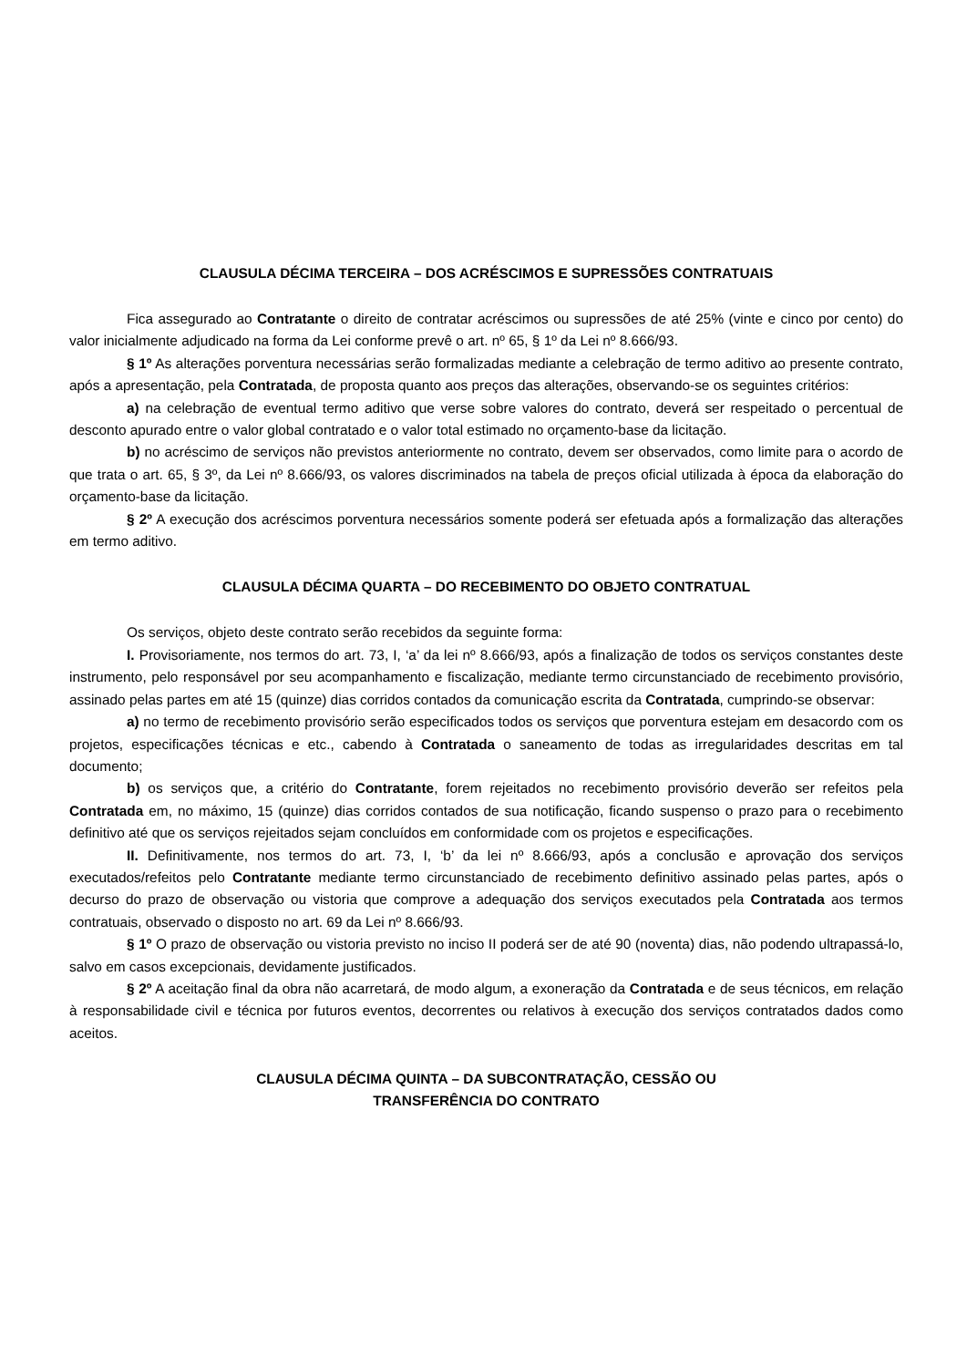CLAUSULA DÉCIMA TERCEIRA – DOS ACRÉSCIMOS E SUPRESSÕES CONTRATUAIS
Fica assegurado ao Contratante o direito de contratar acréscimos ou supressões de até 25% (vinte e cinco por cento) do valor inicialmente adjudicado na forma da Lei conforme prevê o art. nº 65, § 1º da Lei nº 8.666/93.
§ 1º As alterações porventura necessárias serão formalizadas mediante a celebração de termo aditivo ao presente contrato, após a apresentação, pela Contratada, de proposta quanto aos preços das alterações, observando-se os seguintes critérios:
a) na celebração de eventual termo aditivo que verse sobre valores do contrato, deverá ser respeitado o percentual de desconto apurado entre o valor global contratado e o valor total estimado no orçamento-base da licitação.
b) no acréscimo de serviços não previstos anteriormente no contrato, devem ser observados, como limite para o acordo de que trata o art. 65, § 3º, da Lei nº 8.666/93, os valores discriminados na tabela de preços oficial utilizada à época da elaboração do orçamento-base da licitação.
§ 2º A execução dos acréscimos porventura necessários somente poderá ser efetuada após a formalização das alterações em termo aditivo.
CLAUSULA DÉCIMA QUARTA – DO RECEBIMENTO DO OBJETO CONTRATUAL
Os serviços, objeto deste contrato serão recebidos da seguinte forma:
I. Provisoriamente, nos termos do art. 73, I, ‘a’ da lei nº 8.666/93, após a finalização de todos os serviços constantes deste instrumento, pelo responsável por seu acompanhamento e fiscalização, mediante termo circunstanciado de recebimento provisório, assinado pelas partes em até 15 (quinze) dias corridos contados da comunicação escrita da Contratada, cumprindo-se observar:
a) no termo de recebimento provisório serão especificados todos os serviços que porventura estejam em desacordo com os projetos, especificações técnicas e etc., cabendo à Contratada o saneamento de todas as irregularidades descritas em tal documento;
b) os serviços que, a critério do Contratante, forem rejeitados no recebimento provisório deverão ser refeitos pela Contratada em, no máximo, 15 (quinze) dias corridos contados de sua notificação, ficando suspenso o prazo para o recebimento definitivo até que os serviços rejeitados sejam concluídos em conformidade com os projetos e especificações.
II. Definitivamente, nos termos do art. 73, I, ‘b’ da lei nº 8.666/93, após a conclusão e aprovação dos serviços executados/refeitos pelo Contratante mediante termo circunstanciado de recebimento definitivo assinado pelas partes, após o decurso do prazo de observação ou vistoria que comprove a adequação dos serviços executados pela Contratada aos termos contratuais, observado o disposto no art. 69 da Lei nº 8.666/93.
§ 1º O prazo de observação ou vistoria previsto no inciso II poderá ser de até 90 (noventa) dias, não podendo ultrapassá-lo, salvo em casos excepcionais, devidamente justificados.
§ 2º A aceitação final da obra não acarretará, de modo algum, a exoneração da Contratada e de seus técnicos, em relação à responsabilidade civil e técnica por futuros eventos, decorrentes ou relativos à execução dos serviços contratados dados como aceitos.
CLAUSULA DÉCIMA QUINTA – DA SUBCONTRATAÇÃO, CESSÃO OU
TRANSFERÊNCIA DO CONTRATO